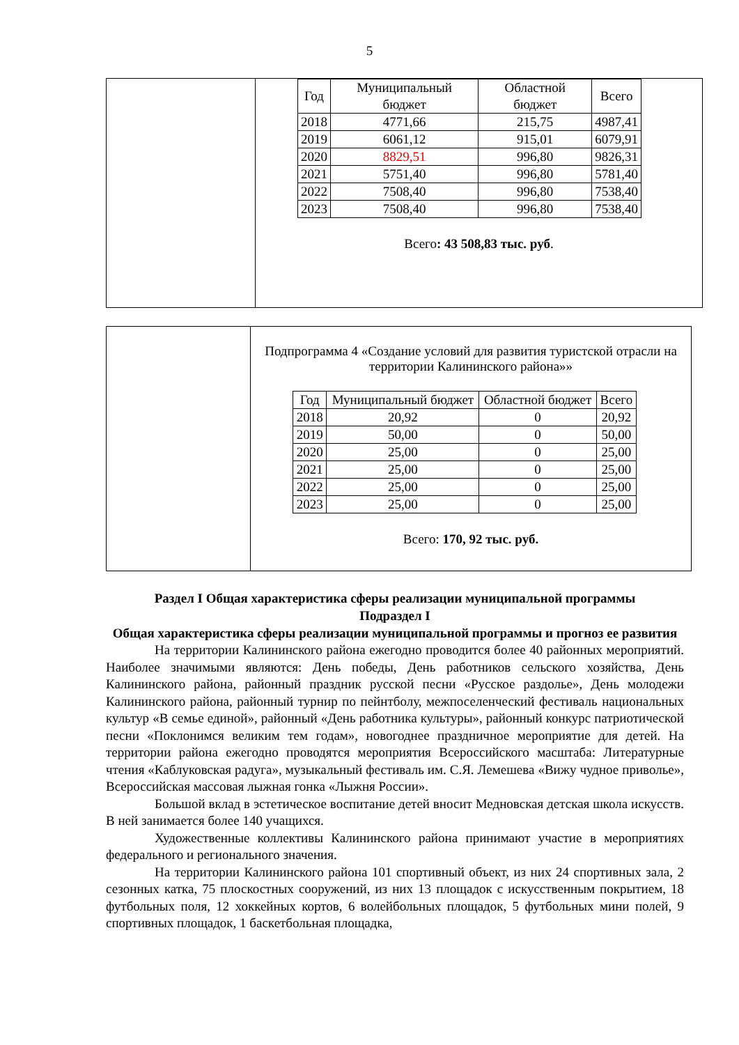5
| | / Год / Муниципальный бюджет / Областной бюджет / Всего / / --- / --- / --- / --- / / 2018 / 4771,66 / 215,75 / 4987,41 / / 2019 / 6061,12 / 915,01 / 6079,91 / / 2020 / 8829,51 / 996,80 / 9826,31 / / 2021 / 5751,40 / 996,80 / 5781,40 / / 2022 / 7508,40 / 996,80 / 7538,40 / / 2023 / 7508,40 / 996,80 / 7538,40 / Всего : 43 508,83 тыс. руб . |
| | Подпрограмма 4 «Создание условий для развития туристской отрасли на территории Калининского района»» / Год / Муниципальный бюджет / Областной бюджет / Всего / / --- / --- / --- / --- / / 2018 / 20,92 / 0 / 20,92 / / 2019 / 50,00 / 0 / 50,00 / / 2020 / 25,00 / 0 / 25,00 / / 2021 / 25,00 / 0 / 25,00 / / 2022 / 25,00 / 0 / 25,00 / / 2023 / 25,00 / 0 / 25,00 / Всего: 170, 92 тыс. руб. |
Раздел I Общая характеристика сферы реализации муниципальной программы
Подраздел I
Общая характеристика сферы реализации муниципальной программы и прогноз ее развития
На территории Калининского района ежегодно проводится более 40 районных мероприятий. Наиболее значимыми являются: День победы, День работников сельского хозяйства, День Калининского района, районный праздник русской песни «Русское раздолье», День молодежи Калининского района, районный турнир по пейнтболу, межпоселенческий фестиваль национальных культур «В семье единой», районный «День работника культуры», районный конкурс патриотической песни «Поклонимся великим тем годам», новогоднее праздничное мероприятие для детей. На территории района ежегодно проводятся мероприятия Всероссийского масштаба: Литературные чтения «Каблуковская радуга», музыкальный фестиваль им. С.Я. Лемешева «Вижу чудное приволье», Всероссийская массовая лыжная гонка «Лыжня России».
Большой вклад в эстетическое воспитание детей вносит Медновская детская школа искусств. В ней занимается более 140 учащихся.
Художественные коллективы Калининского района принимают участие в мероприятиях федерального и регионального значения.
На территории Калининского района 101 спортивный объект, из них 24 спортивных зала, 2 сезонных катка, 75 плоскостных сооружений, из них 13 площадок с искусственным покрытием, 18 футбольных поля, 12 хоккейных кортов, 6 волейбольных площадок, 5 футбольных мини полей, 9 спортивных площадок, 1 баскетбольная площадка,